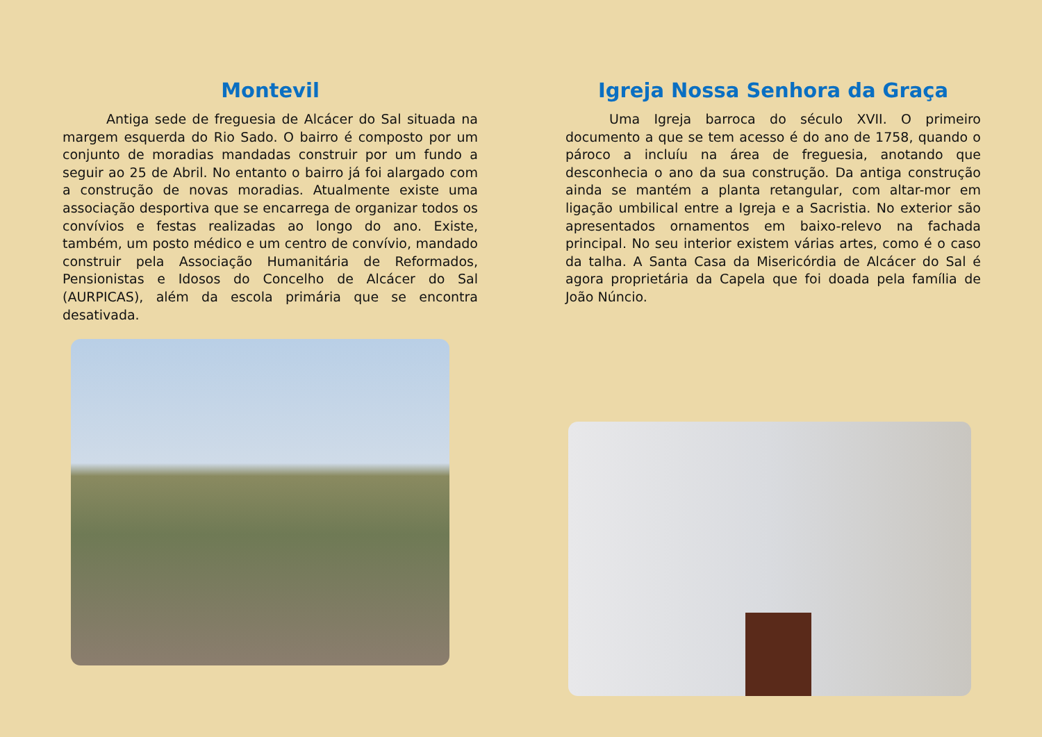Montevil
Antiga sede de freguesia de Alcácer do Sal situada na margem esquerda do Rio Sado. O bairro é composto por um conjunto de moradias mandadas construir por um fundo a seguir ao 25 de Abril. No entanto o bairro já foi alargado com a construção de novas moradias. Atualmente existe uma associação desportiva que se encarrega de organizar todos os convívios e festas realizadas ao longo do ano. Existe, também, um posto médico e um centro de convívio, mandado construir pela Associação Humanitária de Reformados, Pensionistas e Idosos do Concelho de Alcácer do Sal (AURPICAS), além da escola primária que se encontra desativada.
Igreja Nossa Senhora da Graça
Uma Igreja barroca do século XVII. O primeiro documento a que se tem acesso é do ano de 1758, quando o pároco a incluíu na área de freguesia, anotando que desconhecia o ano da sua construção. Da antiga construção ainda se mantém a planta retangular, com altar-mor em ligação umbilical entre a Igreja e a Sacristia. No exterior são apresentados ornamentos em baixo-relevo na fachada principal. No seu interior existem várias artes, como é o caso da talha. A Santa Casa da Misericórdia de Alcácer do Sal é agora proprietária da Capela que foi doada pela família de João Núncio.